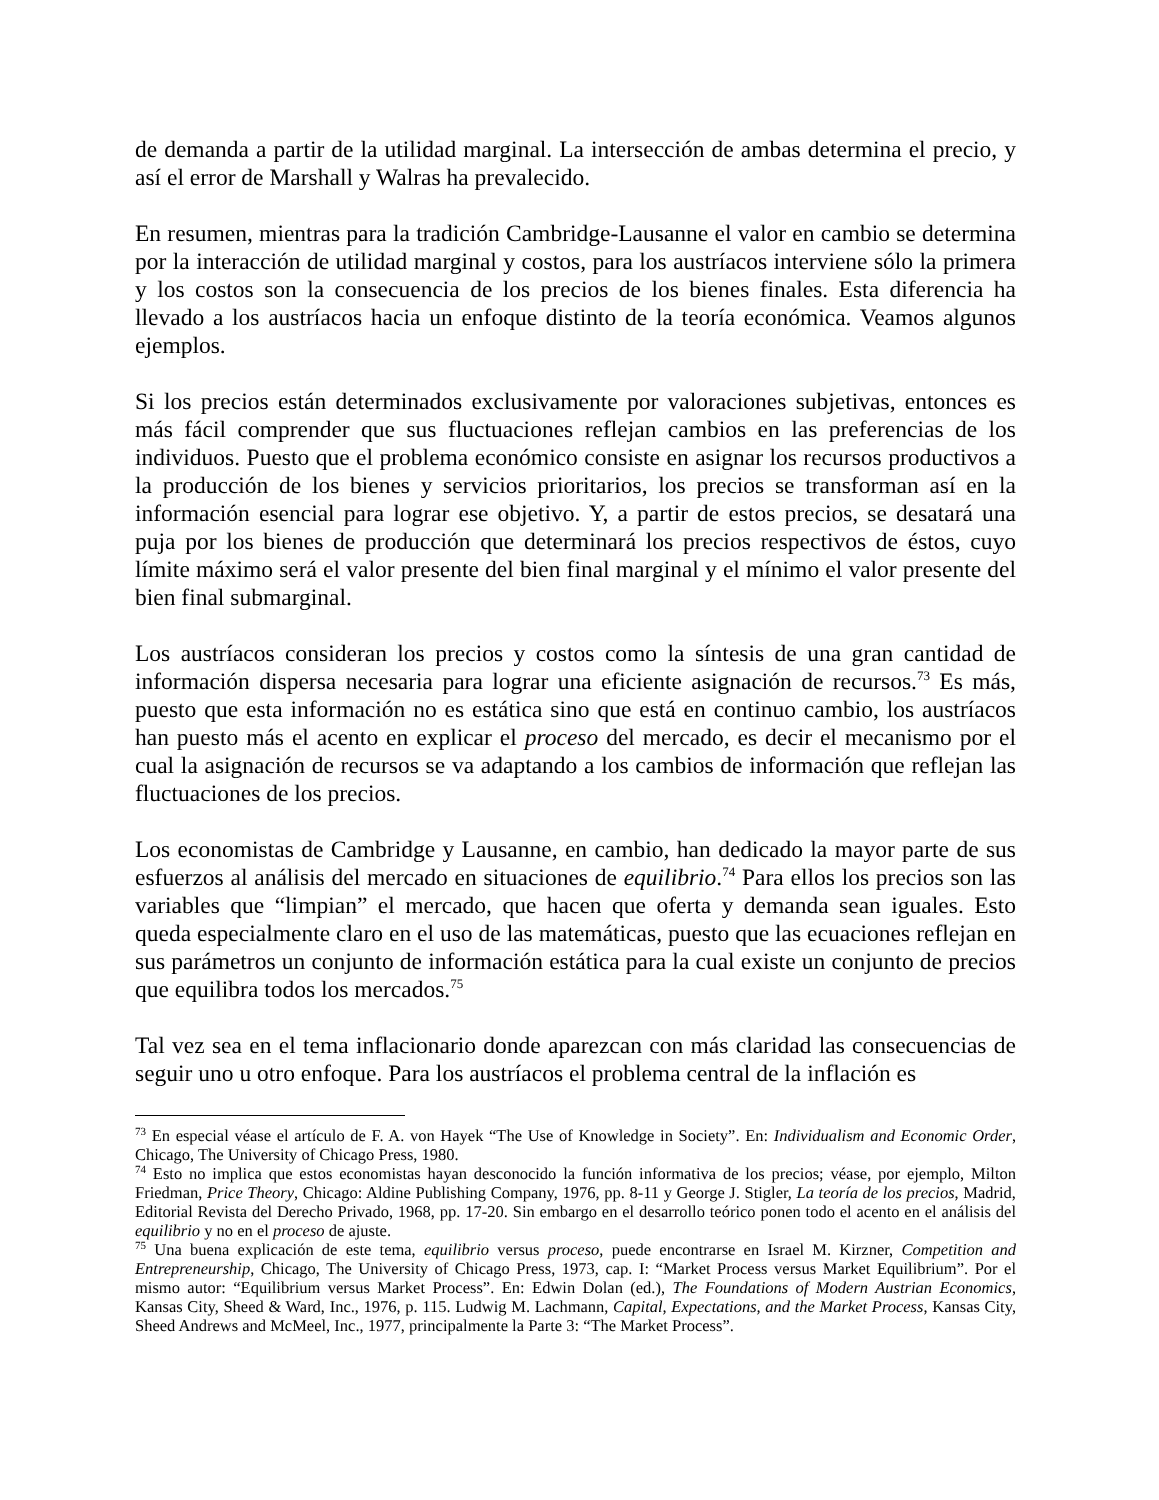de demanda a partir de la utilidad marginal. La intersección de ambas determina el precio, y así el error de Marshall y Walras ha prevalecido.
En resumen, mientras para la tradición Cambridge-Lausanne el valor en cambio se determina por la interacción de utilidad marginal y costos, para los austríacos interviene sólo la primera y los costos son la consecuencia de los precios de los bienes finales. Esta diferencia ha llevado a los austríacos hacia un enfoque distinto de la teoría económica. Veamos algunos ejemplos.
Si los precios están determinados exclusivamente por valoraciones subjetivas, entonces es más fácil comprender que sus fluctuaciones reflejan cambios en las preferencias de los individuos. Puesto que el problema económico consiste en asignar los recursos productivos a la producción de los bienes y servicios prioritarios, los precios se transforman así en la información esencial para lograr ese objetivo. Y, a partir de estos precios, se desatará una puja por los bienes de producción que determinará los precios respectivos de éstos, cuyo límite máximo será el valor presente del bien final marginal y el mínimo el valor presente del bien final submarginal.
Los austríacos consideran los precios y costos como la síntesis de una gran cantidad de información dispersa necesaria para lograr una eficiente asignación de recursos.<sup>73</sup> Es más, puesto que esta información no es estática sino que está en continuo cambio, los austríacos han puesto más el acento en explicar el proceso del mercado, es decir el mecanismo por el cual la asignación de recursos se va adaptando a los cambios de información que reflejan las fluctuaciones de los precios.
Los economistas de Cambridge y Lausanne, en cambio, han dedicado la mayor parte de sus esfuerzos al análisis del mercado en situaciones de equilibrio.<sup>74</sup> Para ellos los precios son las variables que “limpian” el mercado, que hacen que oferta y demanda sean iguales. Esto queda especialmente claro en el uso de las matemáticas, puesto que las ecuaciones reflejan en sus parámetros un conjunto de información estática para la cual existe un conjunto de precios que equilibra todos los mercados.<sup>75</sup>
Tal vez sea en el tema inflacionario donde aparezcan con más claridad las consecuencias de seguir uno u otro enfoque. Para los austríacos el problema central de la inflación es
<sup>73</sup> En especial véase el artículo de F. A. von Hayek “The Use of Knowledge in Society”. En: Individualism and Economic Order, Chicago, The University of Chicago Press, 1980.
<sup>74</sup> Esto no implica que estos economistas hayan desconocido la función informativa de los precios; véase, por ejemplo, Milton Friedman, Price Theory, Chicago: Aldine Publishing Company, 1976, pp. 8-11 y George J. Stigler, La teoría de los precios, Madrid, Editorial Revista del Derecho Privado, 1968, pp. 17-20. Sin embargo en el desarrollo teórico ponen todo el acento en el análisis del equilibrio y no en el proceso de ajuste.
<sup>75</sup> Una buena explicación de este tema, equilibrio versus proceso, puede encontrarse en Israel M. Kirzner, Competition and Entrepreneurship, Chicago, The University of Chicago Press, 1973, cap. I: “Market Process versus Market Equilibrium”. Por el mismo autor: “Equilibrium versus Market Process”. En: Edwin Dolan (ed.), The Foundations of Modern Austrian Economics, Kansas City, Sheed & Ward, Inc., 1976, p. 115. Ludwig M. Lachmann, Capital, Expectations, and the Market Process, Kansas City, Sheed Andrews and McMeel, Inc., 1977, principalmente la Parte 3: “The Market Process”.